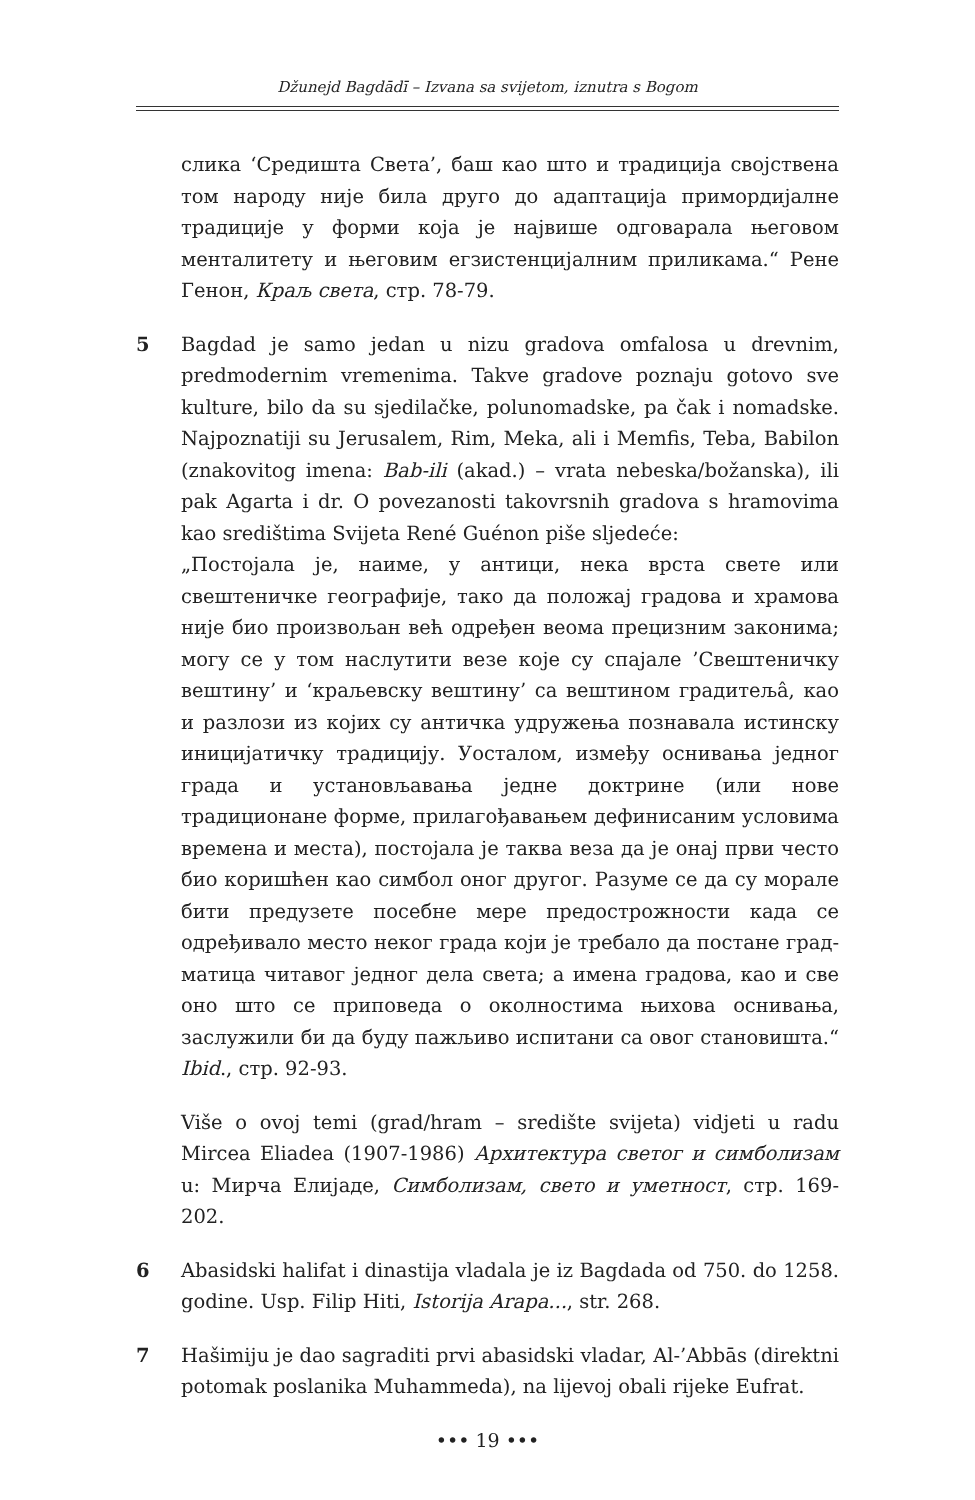Džunejd Bagdādī – Izvana sa svijetom, iznutra s Bogom
слика ‘Средишта Света’, баш као што и традиција својствена том народу није била друго до адаптација примордијалне традиције у форми која је највише одговарала његовом менталитету и његовим егзистенцијалним приликама.“ Рене Генон, Краљ света, стр. 78-79.
5 Bagdad je samo jedan u nizu gradova omfalosa u drevnim, predmodernim vremenima. Takve gradove poznaju gotovo sve kulture, bilo da su sjedilačke, polunomadske, pa čak i nomadske. Najpoznatiji su Jerusalem, Rim, Meka, ali i Memfis, Teba, Babilon (znakovitog imena: Bab-ili (akad.) – vrata nebeska/božanska), ili pak Agarta i dr. O povezanosti takovrsnih gradova s hramovima kao središtima Svijeta René Guénon piše sljedeće:
„Постојала је, наиме, у антици, нека врста свете или свештеничке географије, тако да положај градова и храмова није био произвољан већ одређен веома прецизним законима; могу се у том наслутити везе које су спајале ’Свештеничку вештину’ и ‘краљевску вештину’ са вештином градитељâ, као и разлози из којих су античка удружења познавала истинску иницијатичку традицију. Уосталом, између оснивања једног града и установљавања једне доктрине (или нове традиционане форме, прилагођавањем дефинисаним условима времена и места), постојала је таква веза да је онај први често био коришћен као симбол оног другог. Разуме се да су морале бити предузете посебне мере предострожности када се одређивало место неког града који је требало да постане град-матица читавог једног дела света; а имена градова, као и све оно што се приповеда о околностима њихова оснивања, заслужили би да буду пажљиво испитани са овог становишта.“ Ibid., стр. 92-93.
Više o ovoj temi (grad/hram – središte svijeta) vidjeti u radu Mircea Eliadea (1907-1986) Архитектура светог и симболизам u: Мирча Елијаде, Симболизам, свето и уметност, стр. 169-202.
6 Abasidski halifat i dinastija vladala je iz Bagdada od 750. do 1258. godine. Usp. Filip Hiti, Istorija Arapa..., str. 268.
7 Hašimiju je dao sagraditi prvi abasidski vladar, Al-’Abbās (direktni potomak poslanika Muhammeda), na lijevoj obali rijeke Eufrat.
••• 19 •••